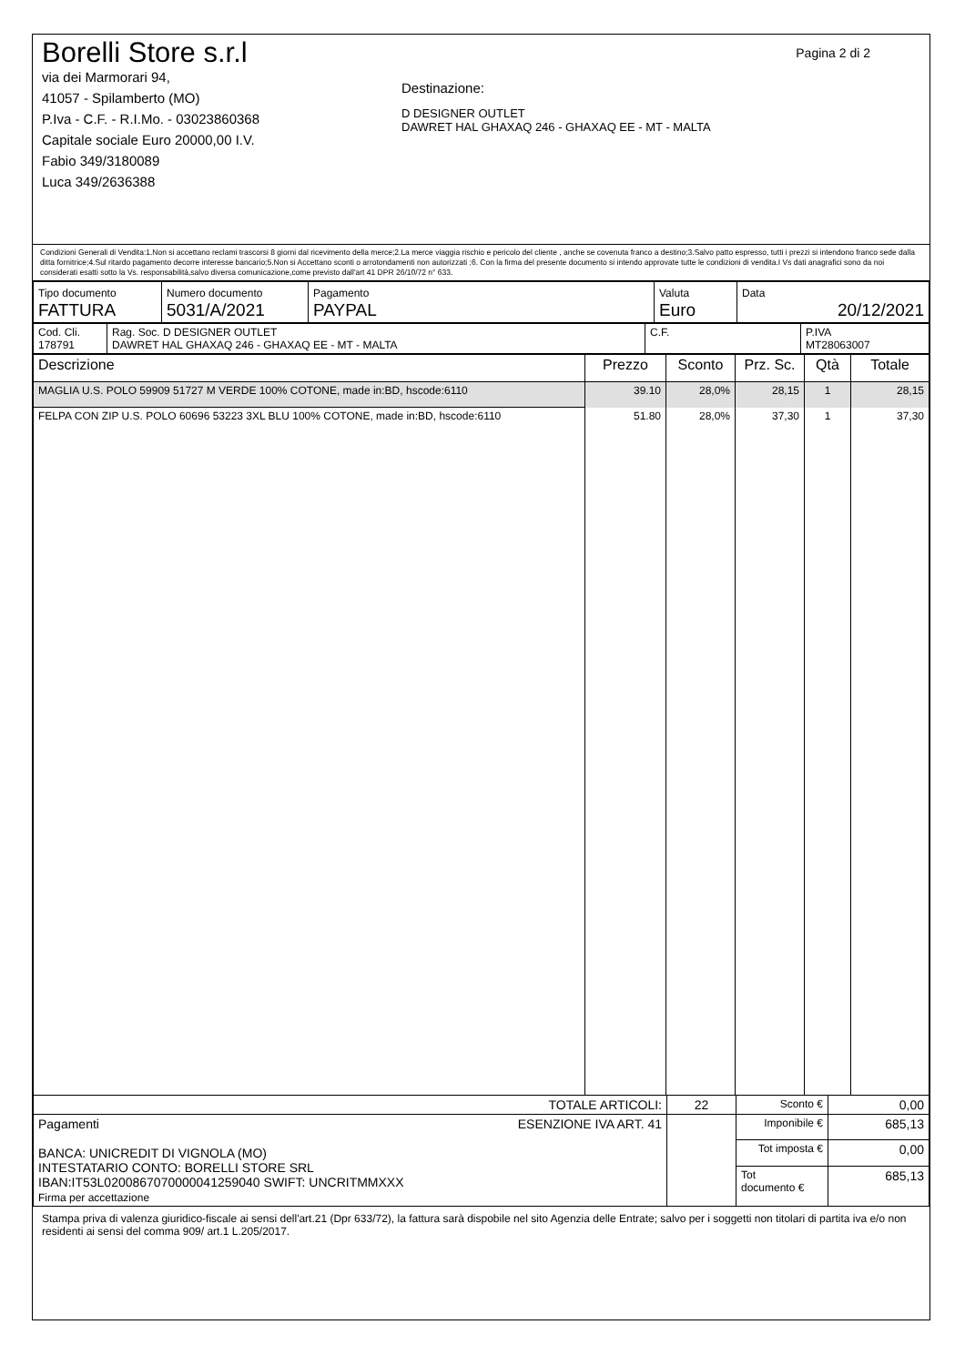Borelli Store s.r.l
via dei Marmorari 94,
41057 - Spilamberto (MO)
P.Iva - C.F. - R.I.Mo. - 03023860368
Capitale sociale Euro 20000,00 I.V.
Fabio 349/3180089
Luca 349/2636388
Destinazione:
D DESIGNER OUTLET
DAWRET HAL GHAXAQ 246 - GHAXAQ EE - MT - MALTA
Pagina 2 di 2
Condizioni Generali di Vendita:1.Non si accettano reclami trascorsi 8 giorni dal ricevimento della merce;2.La merce viaggia rischio e pericolo del cliente , anche se covenuta franco a destino;3.Salvo patto espresso, tutti i prezzi si intendono franco sede dalla ditta fornitrice;4.Sul ritardo pagamento decorre interesse bancario;5.Non si Accettano sconti o arrotondamenti non autorizzati ;6. Con la firma del presente documento si intendo approvate tutte le condizioni di vendita.I Vs dati anagrafici sono da noi considerati esatti sotto la Vs. responsabilità,salvo diversa comunicazione,come previsto dall'art 41 DPR 26/10/72 n° 633.
| Tipo documento FATTURA | Numero documento 5031/A/2021 | Pagamento PAYPAL | Valuta Euro | Data 20/12/2021 |
| Cod. Cli. 178791 | Rag. Soc. D DESIGNER OUTLET DAWRET HAL GHAXAQ 246 - GHAXAQ EE - MT - MALTA | C.F. | P.IVA MT28063007 |
| Descrizione | Prezzo | Sconto | Prz. Sc. | Qtà | Totale |
| --- | --- | --- | --- | --- | --- |
| MAGLIA U.S. POLO 59909 51727 M VERDE 100% COTONE, made in:BD, hscode:6110 | 39.10 | 28,0% | 28,15 | 1 | 28,15 |
| FELPA CON ZIP U.S. POLO 60696 53223 3XL BLU 100% COTONE, made in:BD, hscode:6110 | 51.80 | 28,0% | 37,30 | 1 | 37,30 |
| TOTALE ARTICOLI: | 22 | Sconto € | 0,00 |
| Pagamenti ESENZIONE IVA ART. 41 BANCA: UNICREDIT DI VIGNOLA (MO) INTESTATARIO CONTO: BORELLI STORE SRL IBAN:IT53L0200867070000041259040 SWIFT: UNCRITMMXXX Firma per accettazione | | Imponibile € | 685,13 |
| | | Tot imposta € | 0,00 |
| | | Tot documento € | 685,13 |
Stampa priva di valenza giuridico-fiscale ai sensi dell'art.21 (Dpr 633/72), la fattura sarà dispobile nel sito Agenzia delle Entrate; salvo per i soggetti non titolari di partita iva e/o non residenti ai sensi del comma 909/ art.1 L.205/2017.